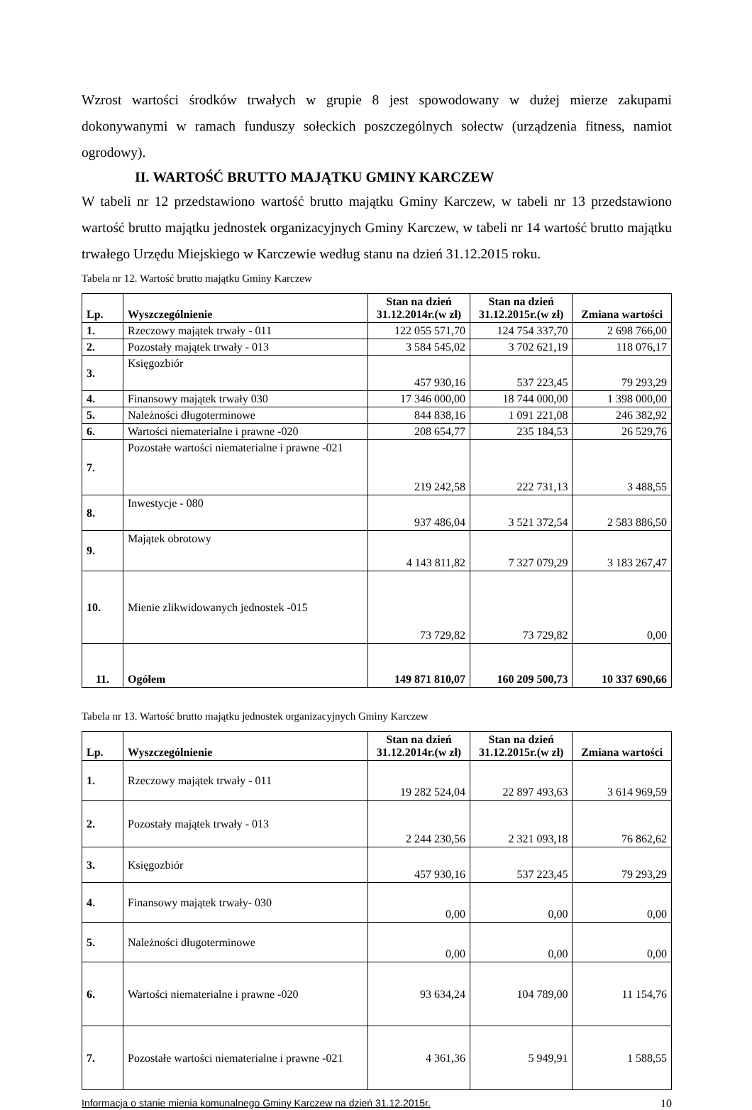Wzrost wartości środków trwałych w grupie 8 jest spowodowany w dużej mierze zakupami dokonywanymi w ramach funduszy sołeckich poszczególnych sołectw (urządzenia fitness, namiot ogrodowy).
II. WARTOŚĆ BRUTTO MAJĄTKU GMINY KARCZEW
W tabeli nr 12 przedstawiono wartość brutto majątku Gminy Karczew, w tabeli nr 13 przedstawiono wartość brutto majątku jednostek organizacyjnych Gminy Karczew, w tabeli nr 14 wartość brutto majątku trwałego Urzędu Miejskiego w Karczewie według stanu na dzień 31.12.2015 roku.
Tabela nr 12. Wartość brutto majątku Gminy Karczew
| Lp. | Wyszczególnienie | Stan na dzień 31.12.2014r.(w zł) | Stan na dzień 31.12.2015r.(w zł) | Zmiana wartości |
| --- | --- | --- | --- | --- |
| 1. | Rzeczowy majątek trwały - 011 | 122 055 571,70 | 124 754 337,70 | 2 698 766,00 |
| 2. | Pozostały majątek trwały - 013 | 3 584 545,02 | 3 702 621,19 | 118 076,17 |
| 3. | Księgozbiór | 457 930,16 | 537 223,45 | 79 293,29 |
| 4. | Finansowy majątek trwały 030 | 17 346 000,00 | 18 744 000,00 | 1 398 000,00 |
| 5. | Należności długoterminowe | 844 838,16 | 1 091 221,08 | 246 382,92 |
| 6. | Wartości niematerialne i prawne -020 | 208 654,77 | 235 184,53 | 26 529,76 |
| 7. | Pozostałe wartości niematerialne i prawne -021 | 219 242,58 | 222 731,13 | 3 488,55 |
| 8. | Inwestycje - 080 | 937 486,04 | 3 521 372,54 | 2 583 886,50 |
| 9. | Majątek obrotowy | 4 143 811,82 | 7 327 079,29 | 3 183 267,47 |
| 10. | Mienie zlikwidowanych jednostek -015 | 73 729,82 | 73 729,82 | 0,00 |
| 11. | Ogółem | 149 871 810,07 | 160 209 500,73 | 10 337 690,66 |
Tabela nr 13. Wartość brutto majątku jednostek organizacyjnych Gminy Karczew
| Lp. | Wyszczególnienie | Stan na dzień 31.12.2014r.(w zł) | Stan na dzień 31.12.2015r.(w zł) | Zmiana wartości |
| --- | --- | --- | --- | --- |
| 1. | Rzeczowy majątek trwały - 011 | 19 282 524,04 | 22 897 493,63 | 3 614 969,59 |
| 2. | Pozostały majątek trwały - 013 | 2 244 230,56 | 2 321 093,18 | 76 862,62 |
| 3. | Księgozbiór | 457 930,16 | 537 223,45 | 79 293,29 |
| 4. | Finansowy majątek trwały- 030 | 0,00 | 0,00 | 0,00 |
| 5. | Należności długoterminowe | 0,00 | 0,00 | 0,00 |
| 6. | Wartości niematerialne i prawne -020 | 93 634,24 | 104 789,00 | 11 154,76 |
| 7. | Pozostałe wartości niematerialne i prawne -021 | 4 361,36 | 5 949,91 | 1 588,55 |
Informacja o stanie mienia komunalnego Gminy Karczew na dzień 31.12.2015r. 10